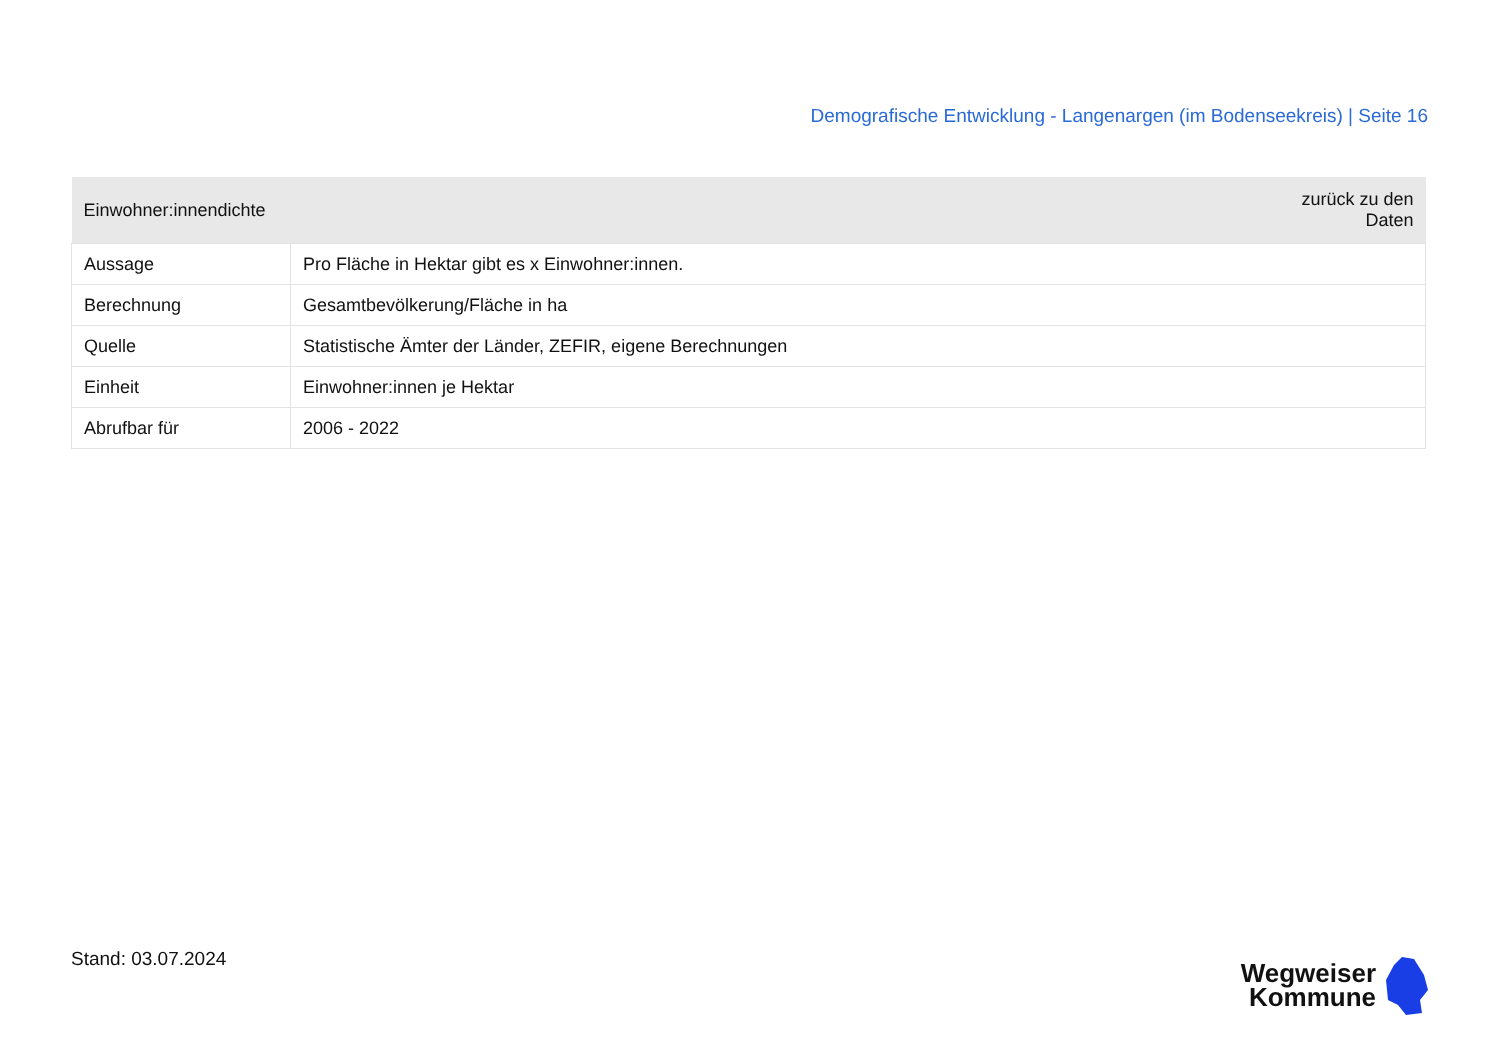Demografische Entwicklung - Langenargen (im Bodenseekreis) | Seite 16
| Einwohner:innendichte | zurück zu den Daten |
| --- | --- |
| Aussage | Pro Fläche in Hektar gibt es x Einwohner:innen. |
| Berechnung | Gesamtbevölkerung/Fläche in ha |
| Quelle | Statistische Ämter der Länder, ZEFIR, eigene Berechnungen |
| Einheit | Einwohner:innen je Hektar |
| Abrufbar für | 2006 - 2022 |
Stand: 03.07.2024
Wegweiser
Kommune